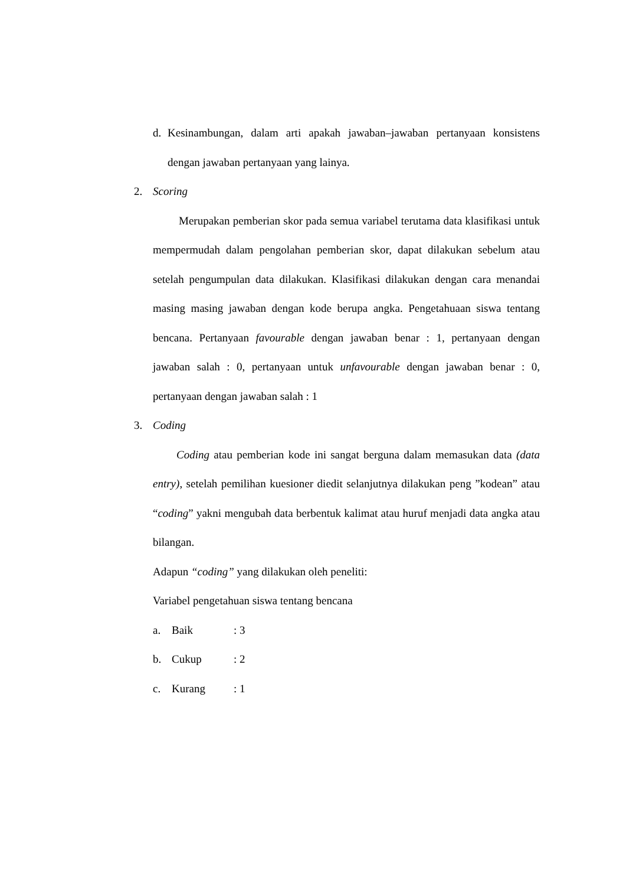d. Kesinambungan, dalam arti apakah jawaban–jawaban pertanyaan konsistens dengan jawaban pertanyaan yang lainya.
2. Scoring
Merupakan pemberian skor pada semua variabel terutama data klasifikasi untuk mempermudah dalam pengolahan pemberian skor, dapat dilakukan sebelum atau setelah pengumpulan data dilakukan. Klasifikasi dilakukan dengan cara menandai masing masing jawaban dengan kode berupa angka. Pengetahuaan siswa tentang bencana. Pertanyaan favourable dengan jawaban benar : 1, pertanyaan dengan jawaban salah : 0, pertanyaan untuk unfavourable dengan jawaban benar : 0, pertanyaan dengan jawaban salah : 1
3. Coding
Coding atau pemberian kode ini sangat berguna dalam memasukan data (data entry), setelah pemilihan kuesioner diedit selanjutnya dilakukan peng ”kodean” atau “coding” yakni mengubah data berbentuk kalimat atau huruf menjadi data angka atau bilangan.
Adapun “coding” yang dilakukan oleh peneliti:
Variabel pengetahuan siswa tentang bencana
a. Baik: 3
b. Cukup: 2
c. Kurang: 1